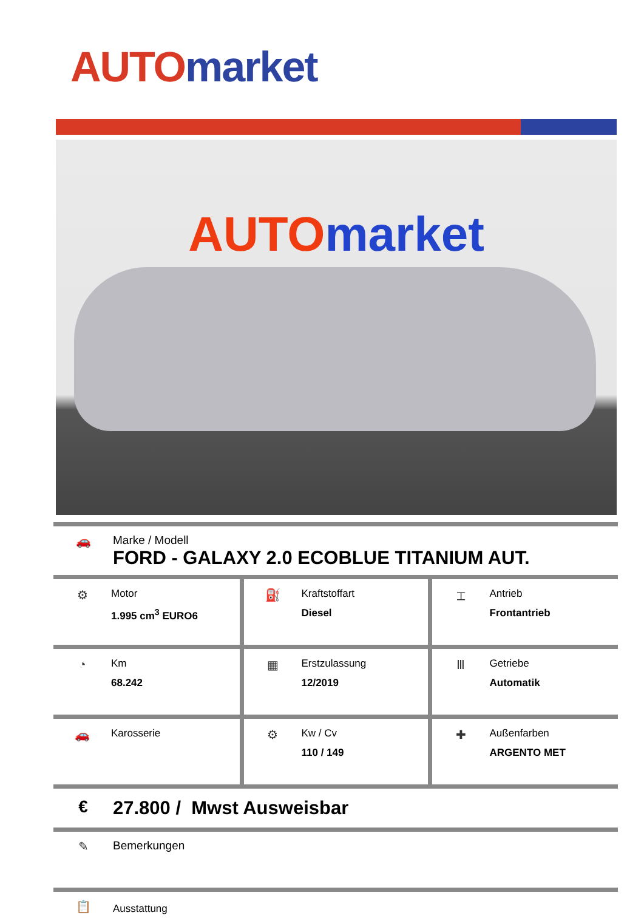AUTO market
AUTOmarket
🚗 Marke / Modell
FORD - GALAXY 2.0 ECOBLUE TITANIUM AUT.
| ⚙ Motor 1.995 cm<sup>3</sup> EURO6 | ⛽ Kraftstoffart Diesel | ⌶ Antrieb Frontantrieb |
| ◔ Km 68.242 | ▦ Erstzulassung 12/2019 | Ⅲ Getriebe Automatik |
| 🚗 Karosserie | ⚙ Kw / Cv 110 / 149 | ✚ Außenfarben ARGENTO MET |
€ 27.800 / Mwst Ausweisbar
✎ Bemerkungen
📋
Ausstattung